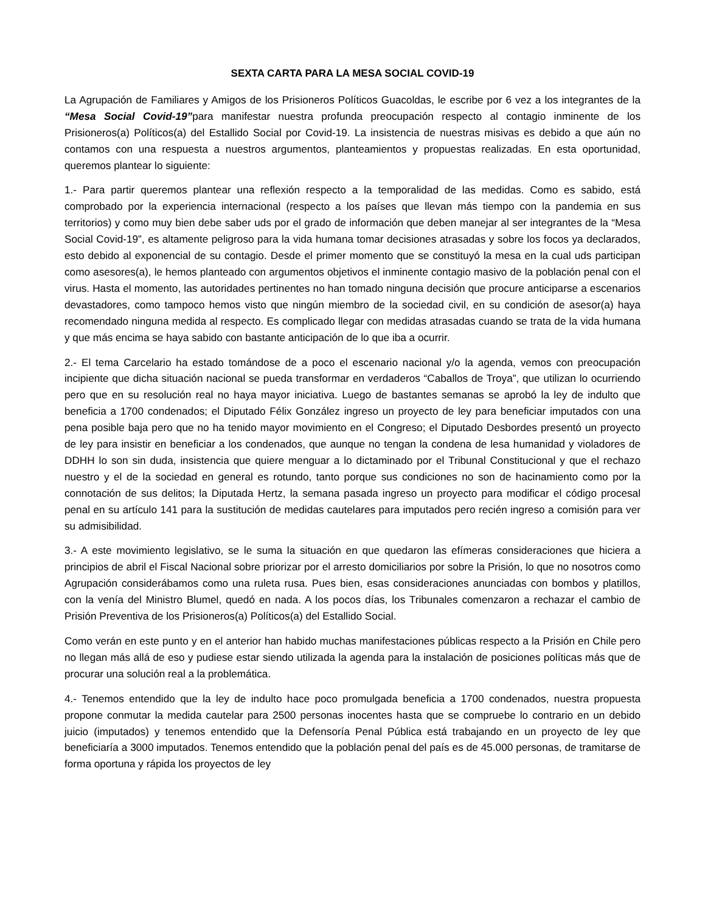SEXTA CARTA PARA LA MESA SOCIAL COVID-19
La Agrupación de Familiares y Amigos de los Prisioneros Políticos Guacoldas, le escribe por 6 vez a los integrantes de la “Mesa Social Covid-19”para manifestar nuestra profunda preocupación respecto al contagio inminente de los Prisioneros(a) Políticos(a) del Estallido Social por Covid-19. La insistencia de nuestras misivas es debido a que aún no contamos con una respuesta a nuestros argumentos, planteamientos y propuestas realizadas. En esta oportunidad, queremos plantear lo siguiente:
1.- Para partir queremos plantear una reflexión respecto a la temporalidad de las medidas. Como es sabido, está comprobado por la experiencia internacional (respecto a los países que llevan más tiempo con la pandemia en sus territorios) y como muy bien debe saber uds por el grado de información que deben manejar al ser integrantes de la “Mesa Social Covid-19”, es altamente peligroso para la vida humana tomar decisiones atrasadas y sobre los focos ya declarados, esto debido al exponencial de su contagio. Desde el primer momento que se constituyó la mesa en la cual uds participan como asesores(a), le hemos planteado con argumentos objetivos el inminente contagio masivo de la población penal con el virus. Hasta el momento, las autoridades pertinentes no han tomado ninguna decisión que procure anticiparse a escenarios devastadores, como tampoco hemos visto que ningún miembro de la sociedad civil, en su condición de asesor(a) haya recomendado ninguna medida al respecto. Es complicado llegar con medidas atrasadas cuando se trata de la vida humana y que más encima se haya sabido con bastante anticipación de lo que iba a ocurrir.
2.- El tema Carcelario ha estado tomándose de a poco el escenario nacional y/o la agenda, vemos con preocupación incipiente que dicha situación nacional se pueda transformar en verdaderos “Caballos de Troya”, que utilizan lo ocurriendo pero que en su resolución real no haya mayor iniciativa. Luego de bastantes semanas se aprobó la ley de indulto que beneficia a 1700 condenados; el Diputado Félix González ingreso un proyecto de ley para beneficiar imputados con una pena posible baja pero que no ha tenido mayor movimiento en el Congreso; el Diputado Desbordes presentó un proyecto de ley para insistir en beneficiar a los condenados, que aunque no tengan la condena de lesa humanidad y violadores de DDHH lo son sin duda, insistencia que quiere menguar a lo dictaminado por el Tribunal Constitucional y que el rechazo nuestro y el de la sociedad en general es rotundo, tanto porque sus condiciones no son de hacinamiento como por la connotación de sus delitos; la Diputada Hertz, la semana pasada ingreso un proyecto para modificar el código procesal penal en su artículo 141 para la sustitución de medidas cautelares para imputados pero recién ingreso a comisión para ver su admisibilidad.
3.- A este movimiento legislativo, se le suma la situación en que quedaron las efímeras consideraciones que hiciera a principios de abril el Fiscal Nacional sobre priorizar por el arresto domiciliarios por sobre la Prisión, lo que no nosotros como Agrupación considerábamos como una ruleta rusa. Pues bien, esas consideraciones anunciadas con bombos y platillos, con la venía del Ministro Blumel, quedó en nada. A los pocos días, los Tribunales comenzaron a rechazar el cambio de Prisión Preventiva de los Prisioneros(a) Políticos(a) del Estallido Social.
Como verán en este punto y en el anterior han habido muchas manifestaciones públicas respecto a la Prisión en Chile pero no llegan más allá de eso y pudiese estar siendo utilizada la agenda para la instalación de posiciones políticas más que de procurar una solución real a la problemática.
4.- Tenemos entendido que la ley de indulto hace poco promulgada beneficia a 1700 condenados, nuestra propuesta propone conmutar la medida cautelar para 2500 personas inocentes hasta que se compruebe lo contrario en un debido juicio (imputados) y tenemos entendido que la Defensoría Penal Pública está trabajando en un proyecto de ley que beneficiaría a 3000 imputados. Tenemos entendido que la población penal del país es de 45.000 personas, de tramitarse de forma oportuna y rápida los proyectos de ley